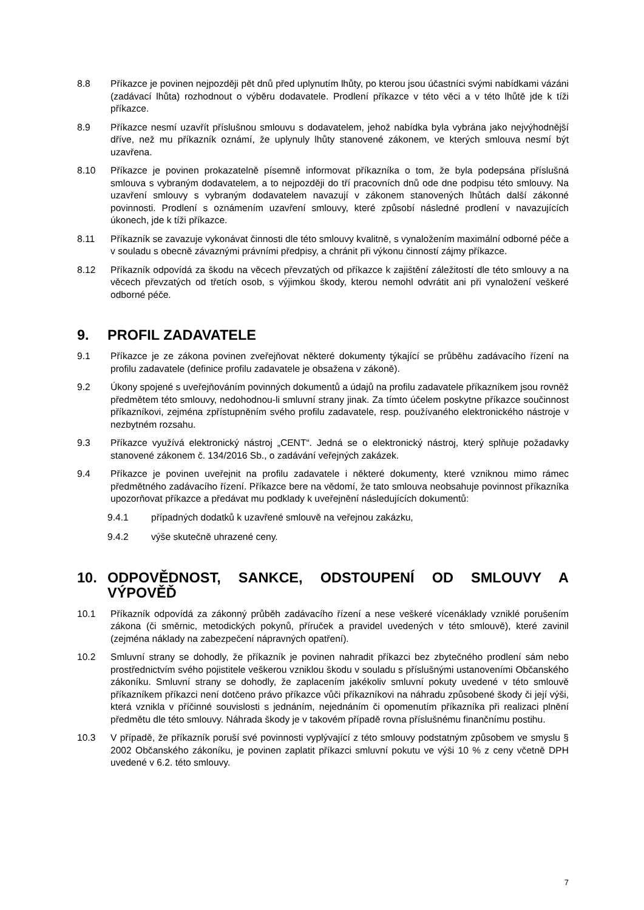8.8 Příkazce je povinen nejpozději pět dnů před uplynutím lhůty, po kterou jsou účastníci svými nabídkami vázáni (zadávací lhůta) rozhodnout o výběru dodavatele. Prodlení příkazce v této věci a v této lhůtě jde k tíži příkazce.
8.9 Příkazce nesmí uzavřít příslušnou smlouvu s dodavatelem, jehož nabídka byla vybrána jako nejvýhodnější dříve, než mu příkazník oznámí, že uplynuly lhůty stanovené zákonem, ve kterých smlouva nesmí být uzavřena.
8.10 Příkazce je povinen prokazatelně písemně informovat příkazníka o tom, že byla podepsána příslušná smlouva s vybraným dodavatelem, a to nejpozději do tří pracovních dnů ode dne podpisu této smlouvy. Na uzavření smlouvy s vybraným dodavatelem navazují v zákonem stanovených lhůtách další zákonné povinnosti. Prodlení s oznámením uzavření smlouvy, které způsobí následné prodlení v navazujících úkonech, jde k tíži příkazce.
8.11 Příkazník se zavazuje vykonávat činnosti dle této smlouvy kvalitně, s vynaložením maximální odborné péče a v souladu s obecně závaznými právními předpisy, a chránit při výkonu činností zájmy příkazce.
8.12 Příkazník odpovídá za škodu na věcech převzatých od příkazce k zajištění záležitostí dle této smlouvy a na věcech převzatých od třetích osob, s výjimkou škody, kterou nemohl odvrátit ani při vynaložení veškeré odborné péče.
9. PROFIL ZADAVATELE
9.1 Příkazce je ze zákona povinen zveřejňovat některé dokumenty týkající se průběhu zadávacího řízení na profilu zadavatele (definice profilu zadavatele je obsažena v zákoně).
9.2 Úkony spojené s uveřejňováním povinných dokumentů a údajů na profilu zadavatele příkazníkem jsou rovněž předmětem této smlouvy, nedohodnou-li smluvní strany jinak. Za tímto účelem poskytne příkazce součinnost příkazníkovi, zejména zpřístupněním svého profilu zadavatele, resp. používaného elektronického nástroje v nezbytném rozsahu.
9.3 Příkazce využívá elektronický nástroj „CENT“. Jedná se o elektronický nástroj, který splňuje požadavky stanovené zákonem č. 134/2016 Sb., o zadávání veřejných zakázek.
9.4 Příkazce je povinen uveřejnit na profilu zadavatele i některé dokumenty, které vzniknou mimo rámec předmětného zadávacího řízení. Příkazce bere na vědomí, že tato smlouva neobsahuje povinnost příkazníka upozorňovat příkazce a předávat mu podklady k uveřejnění následujících dokumentů:
9.4.1 případných dodatků k uzavřené smlouvě na veřejnou zakázku,
9.4.2 výše skutečně uhrazené ceny.
10. ODPOVĚDNOST, SANKCE, ODSTOUPENÍ OD SMLOUVY A VÝPOVĚĎ
10.1 Příkazník odpovídá za zákonný průběh zadávacího řízení a nese veškeré vícenáklady vzniklé porušením zákona (či směrnic, metodických pokynů, příruček a pravidel uvedených v této smlouvě), které zavinil (zejména náklady na zabezpečení nápravných opatření).
10.2 Smluvní strany se dohodly, že příkazník je povinen nahradit příkazci bez zbytečného prodlení sám nebo prostřednictvím svého pojistitele veškerou vzniklou škodu v souladu s příslušnými ustanoveními Občanského zákoníku. Smluvní strany se dohodly, že zaplacením jakékoliv smluvní pokuty uvedené v této smlouvě příkazníkem příkazci není dotčeno právo příkazce vůči příkazníkovi na náhradu způsobené škody či její výši, která vznikla v příčinné souvislosti s jednáním, nejednáním či opomenutím příkazníka při realizaci plnění předmětu dle této smlouvy. Náhrada škody je v takovém případě rovna příslušnému finančnímu postihu.
10.3 V případě, že příkazník poruší své povinnosti vyplývající z této smlouvy podstatným způsobem ve smyslu § 2002 Občanského zákoníku, je povinen zaplatit příkazci smluvní pokutu ve výši 10 % z ceny včetně DPH uvedené v 6.2. této smlouvy.
7